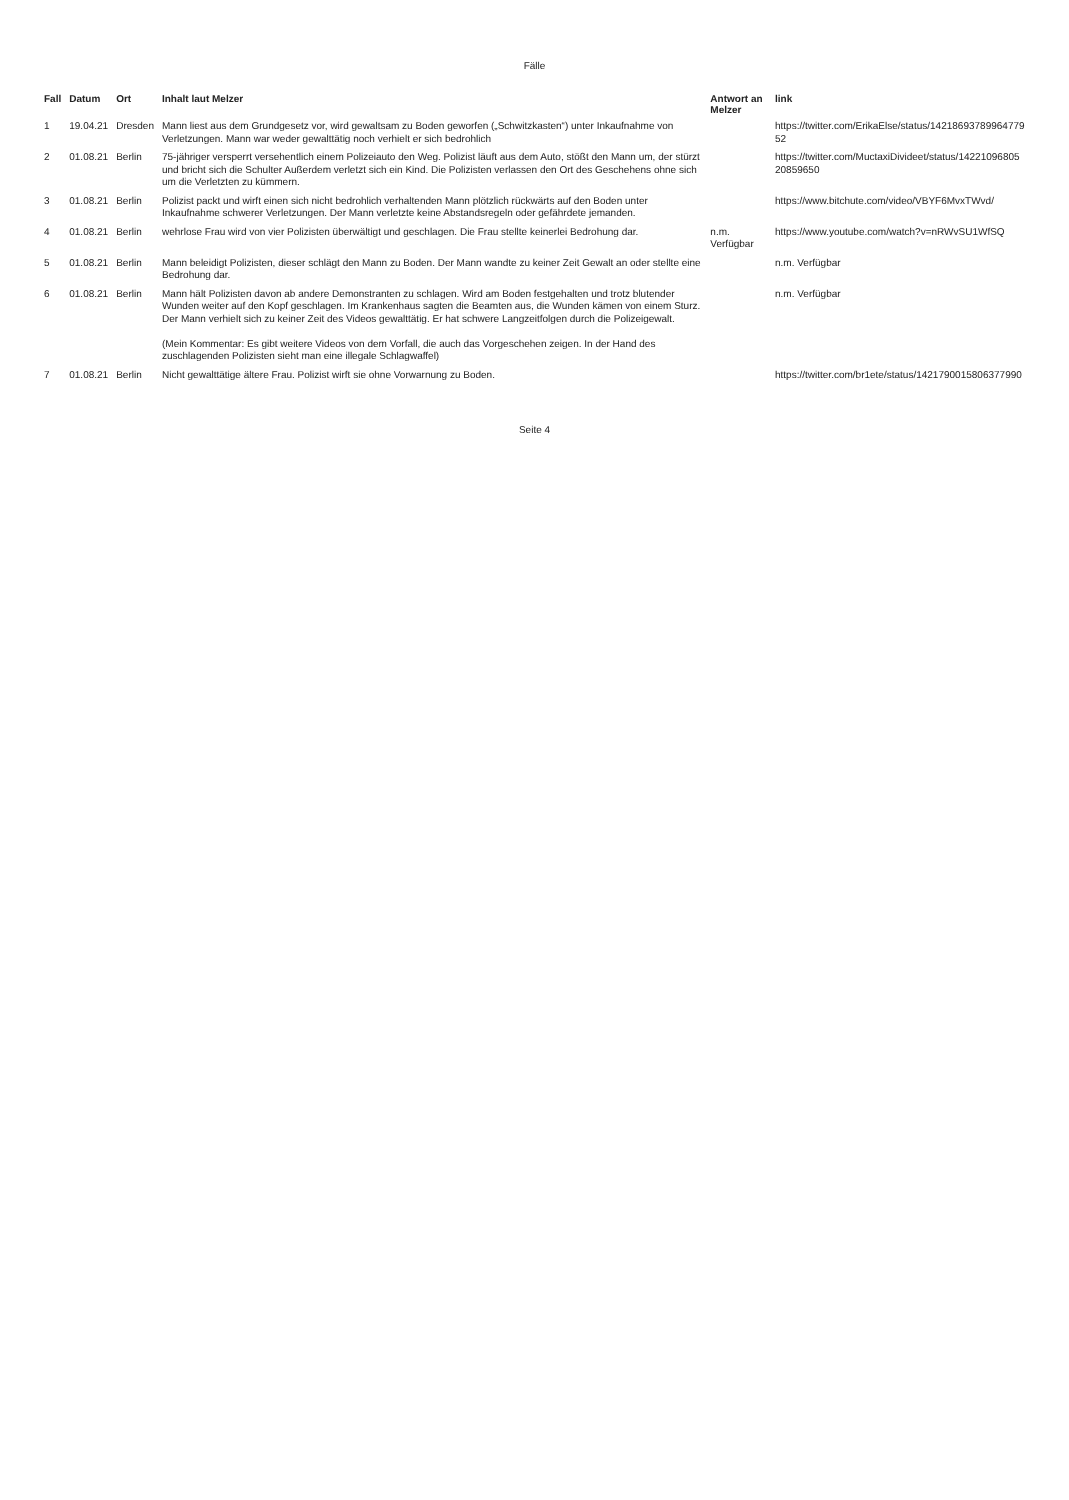Fälle
| Fall | Datum | Ort | Inhalt laut Melzer | Antwort an Melzer | link |
| --- | --- | --- | --- | --- | --- |
| 1 | 19.04.21 | Dresden | Mann liest aus dem Grundgesetz vor, wird gewaltsam zu Boden geworfen („Schwitzkasten“) unter Inkaufnahme von Verletzungen. Mann war weder gewalttätig noch verhielt er sich bedrohlich | | https://twitter.com/ErikaElse/status/1421869378996477952 |
| 2 | 01.08.21 | Berlin | 75-jähriger versperrt versehentlich einem Polizeiauto den Weg. Polizist läuft aus dem Auto, stößt den Mann um, der stürzt und bricht sich die Schulter Außerdem verletzt sich ein Kind. Die Polizisten verlassen den Ort des Geschehens ohne sich um die Verletzten zu kümmern. | | https://twitter.com/MuctaxiDivideet/status/1422109680520859650 |
| 3 | 01.08.21 | Berlin | Polizist packt und wirft einen sich nicht bedrohlich verhaltenden Mann plötzlich rückwärts auf den Boden unter Inkaufnahme schwerer Verletzungen. Der Mann verletzte keine Abstandsregeln oder gefährdete jemanden. | | https://www.bitchute.com/video/VBYF6MvxTWvd/ |
| 4 | 01.08.21 | Berlin | wehrlose Frau wird von vier Polizisten überwältigt und geschlagen. Die Frau stellte keinerlei Bedrohung dar. | n.m. Verfügbar | https://www.youtube.com/watch?v=nRWvSU1WfSQ |
| 5 | 01.08.21 | Berlin | Mann beleidigt Polizisten, dieser schlägt den Mann zu Boden. Der Mann wandte zu keiner Zeit Gewalt an oder stellte eine Bedrohung dar. | | n.m. Verfügbar |
| 6 | 01.08.21 | Berlin | Mann hält Polizisten davon ab andere Demonstranten zu schlagen. Wird am Boden festgehalten und trotz blutender Wunden weiter auf den Kopf geschlagen. Im Krankenhaus sagten die Beamten aus, die Wunden kämen von einem Sturz. Der Mann verhielt sich zu keiner Zeit des Videos gewalttätig. Er hat schwere Langzeitfolgen durch die Polizeigewalt. (Mein Kommentar: Es gibt weitere Videos von dem Vorfall, die auch das Vorgeschehen zeigen. In der Hand des zuschlagenden Polizisten sieht man eine illegale Schlagwaffel) | | n.m. Verfügbar |
| 7 | 01.08.21 | Berlin | Nicht gewalttätige ältere Frau. Polizist wirft sie ohne Vorwarnung zu Boden. | | https://twitter.com/br1ete/status/1421790015806377990 |
Seite 4